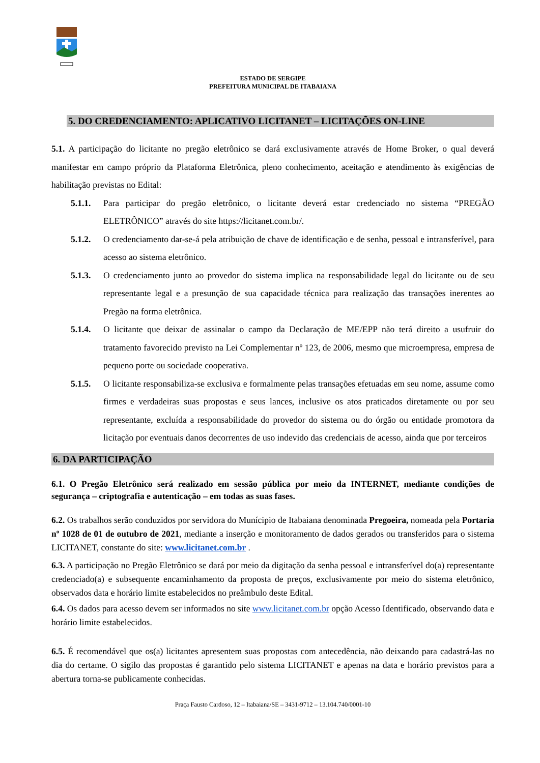ESTADO DE SERGIPE
PREFEITURA MUNICIPAL DE ITABAIANA
5. DO CREDENCIAMENTO: APLICATIVO LICITANET – LICITAÇÕES ON-LINE
5.1. A participação do licitante no pregão eletrônico se dará exclusivamente através de Home Broker, o qual deverá manifestar em campo próprio da Plataforma Eletrônica, pleno conhecimento, aceitação e atendimento às exigências de habilitação previstas no Edital:
5.1.1. Para participar do pregão eletrônico, o licitante deverá estar credenciado no sistema “PREGÃO ELETRÔNICO” através do site https://licitanet.com.br/.
5.1.2. O credenciamento dar-se-á pela atribuição de chave de identificação e de senha, pessoal e intransferível, para acesso ao sistema eletrônico.
5.1.3. O credenciamento junto ao provedor do sistema implica na responsabilidade legal do licitante ou de seu representante legal e a presunção de sua capacidade técnica para realização das transações inerentes ao Pregão na forma eletrônica.
5.1.4. O licitante que deixar de assinalar o campo da Declaração de ME/EPP não terá direito a usufruir do tratamento favorecido previsto na Lei Complementar nº 123, de 2006, mesmo que microempresa, empresa de pequeno porte ou sociedade cooperativa.
5.1.5. O licitante responsabiliza-se exclusiva e formalmente pelas transações efetuadas em seu nome, assume como firmes e verdadeiras suas propostas e seus lances, inclusive os atos praticados diretamente ou por seu representante, excluída a responsabilidade do provedor do sistema ou do órgão ou entidade promotora da licitação por eventuais danos decorrentes de uso indevido das credenciais de acesso, ainda que por terceiros
6. DA PARTICIPAÇÃO
6.1. O Pregão Eletrônico será realizado em sessão pública por meio da INTERNET, mediante condições de segurança – criptografia e autenticação – em todas as suas fases.
6.2. Os trabalhos serão conduzidos por servidora do Munícipio de Itabaiana denominada Pregoeira, nomeada pela Portaria nº 1028 de 01 de outubro de 2021, mediante a inserção e monitoramento de dados gerados ou transferidos para o sistema LICITANET, constante do site: www.licitanet.com.br .
6.3. A participação no Pregão Eletrônico se dará por meio da digitação da senha pessoal e intransferível do(a) representante credenciado(a) e subsequente encaminhamento da proposta de preços, exclusivamente por meio do sistema eletrônico, observados data e horário limite estabelecidos no preâmbulo deste Edital.
6.4. Os dados para acesso devem ser informados no site www.licitanet.com.br opção Acesso Identificado, observando data e horário limite estabelecidos.
6.5. É recomendável que os(a) licitantes apresentem suas propostas com antecedência, não deixando para cadastrá-las no dia do certame. O sigilo das propostas é garantido pelo sistema LICITANET e apenas na data e horário previstos para a abertura torna-se publicamente conhecidas.
Praça Fausto Cardoso, 12 – Itabaiana/SE – 3431-9712 – 13.104.740/0001-10